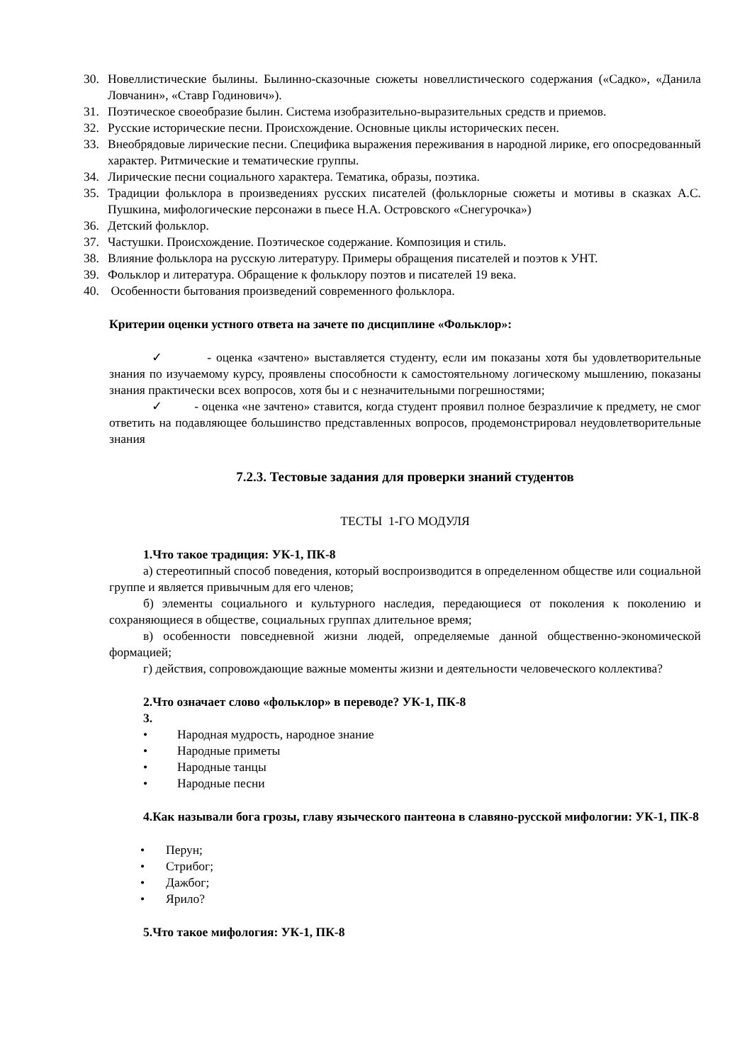30. Новеллистические былины. Былинно-сказочные сюжеты новеллистического содержания («Садко», «Данила Ловчанин», «Ставр Годинович»).
31. Поэтическое своеобразие былин. Система изобразительно-выразительных средств и приемов.
32. Русские исторические песни. Происхождение. Основные циклы исторических песен.
33. Внеобрядовые лирические песни. Специфика выражения переживания в народной лирике, его опосредованный характер. Ритмические и тематические группы.
34. Лирические песни социального характера. Тематика, образы, поэтика.
35. Традиции фольклора в произведениях русских писателей (фольклорные сюжеты и мотивы в сказках А.С. Пушкина, мифологические персонажи в пьесе Н.А. Островского «Снегурочка»)
36. Детский фольклор.
37. Частушки. Происхождение. Поэтическое содержание. Композиция и стиль.
38. Влияние фольклора на русскую литературу. Примеры обращения писателей и поэтов к УНТ.
39. Фольклор и литература. Обращение к фольклору поэтов и писателей 19 века.
40. Особенности бытования произведений современного фольклора.
Критерии оценки устного ответа на зачете по дисциплине «Фольклор»:
✓ - оценка «зачтено» выставляется студенту, если им показаны хотя бы удовлетворительные знания по изучаемому курсу, проявлены способности к самостоятельному логическому мышлению, показаны знания практически всех вопросов, хотя бы и с незначительными погрешностями;
✓ - оценка «не зачтено» ставится, когда студент проявил полное безразличие к предмету, не смог ответить на подавляющее большинство представленных вопросов, продемонстрировал неудовлетворительные знания
7.2.3. Тестовые задания для проверки знаний студентов
ТЕСТЫ 1-ГО МОДУЛЯ
1.Что такое традиция: УК-1, ПК-8
а) стереотипный способ поведения, который воспроизводится в определенном обществе или социальной группе и является привычным для его членов;
б) элементы социального и культурного наследия, передающиеся от поколения к поколению и сохраняющиеся в обществе, социальных группах длительное время;
в) особенности повседневной жизни людей, определяемые данной общественно-экономической формацией;
г) действия, сопровождающие важные моменты жизни и деятельности человеческого коллектива?
2.Что означает слово «фольклор» в переводе? УК-1, ПК-8
3.
• Народная мудрость, народное знание
• Народные приметы
• Народные танцы
• Народные песни
4.Как называли бога грозы, главу языческого пантеона в славяно-русской мифологии: УК-1, ПК-8
• Перун;
• Стрибог;
• Дажбог;
• Ярило?
5.Что такое мифология: УК-1, ПК-8